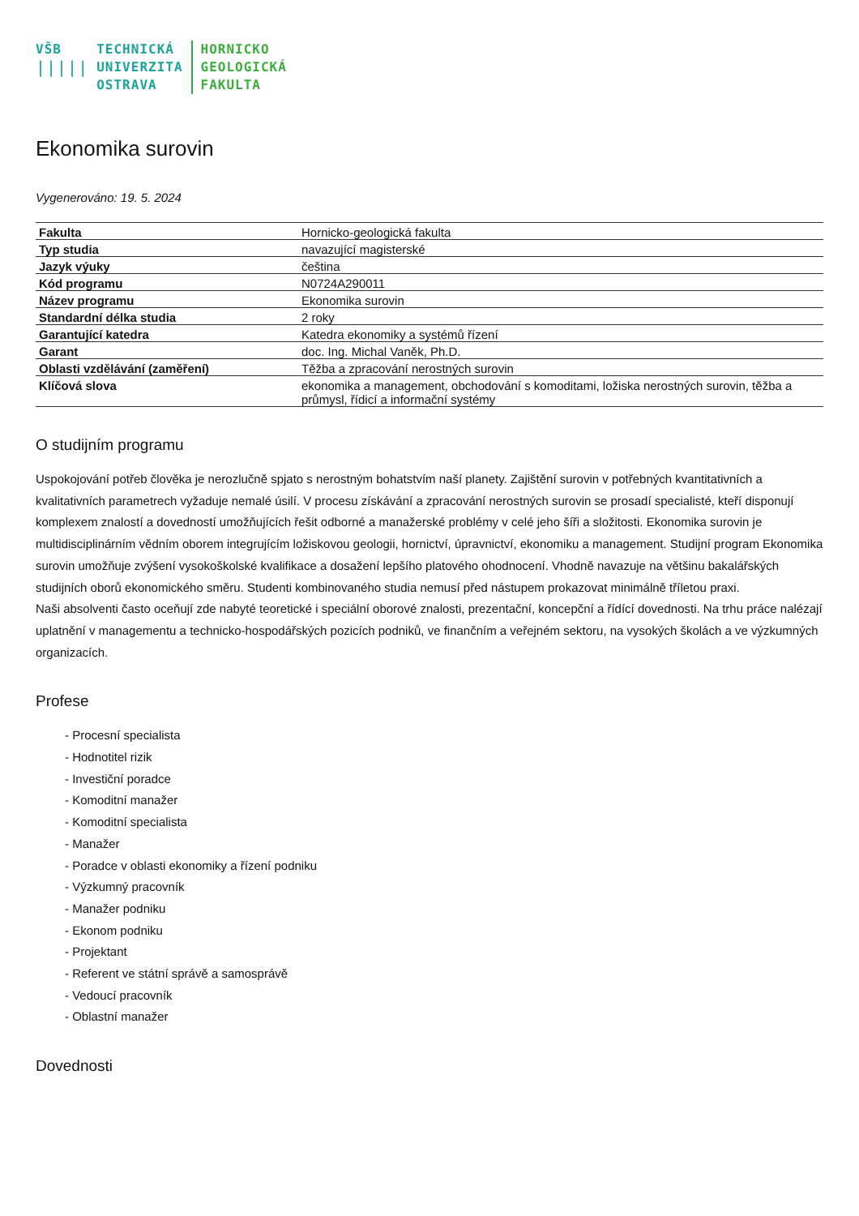VŠB
|||||
TECHNICKÁ
UNIVERZITA
OSTRAVA
HORNICKO
GEOLOGICKÁ
FAKULTA
Ekonomika surovin
Vygenerováno: 19. 5. 2024
| Fakulta | Hornicko-geologická fakulta |
| Typ studia | navazující magisterské |
| Jazyk výuky | čeština |
| Kód programu | N0724A290011 |
| Název programu | Ekonomika surovin |
| Standardní délka studia | 2 roky |
| Garantující katedra | Katedra ekonomiky a systémů řízení |
| Garant | doc. Ing. Michal Vaněk, Ph.D. |
| Oblasti vzdělávání (zaměření) | Těžba a zpracování nerostných surovin |
| Klíčová slova | ekonomika a management, obchodování s komoditami, ložiska nerostných surovin, těžba a průmysl, řídicí a informační systémy |
O studijním programu
Uspokojování potřeb člověka je nerozlučně spjato s nerostným bohatstvím naší planety. Zajištění surovin v potřebných kvantitativních a kvalitativních parametrech vyžaduje nemalé úsilí. V procesu získávání a zpracování nerostných surovin se prosadí specialisté, kteří disponují komplexem znalostí a dovedností umožňujících řešit odborné a manažerské problémy v celé jeho šíři a složitosti. Ekonomika surovin je multidisciplinárním vědním oborem integrujícím ložiskovou geologii, hornictví, úpravnictví, ekonomiku a management. Studijní program Ekonomika surovin umožňuje zvýšení vysokoškolské kvalifikace a dosažení lepšího platového ohodnocení. Vhodně navazuje na většinu bakalářských studijních oborů ekonomického směru. Studenti kombinovaného studia nemusí před nástupem prokazovat minimálně tříletou praxi.
Naši absolventi často oceňují zde nabyté teoretické i speciální oborové znalosti, prezentační, koncepční a řídící dovednosti. Na trhu práce nalézají uplatnění v managementu a technicko-hospodářských pozicích podniků, ve finančním a veřejném sektoru, na vysokých školách a ve výzkumných organizacích.
Profese
- Procesní specialista
- Hodnotitel rizik
- Investiční poradce
- Komoditní manažer
- Komoditní specialista
- Manažer
- Poradce v oblasti ekonomiky a řízení podniku
- Výzkumný pracovník
- Manažer podniku
- Ekonom podniku
- Projektant
- Referent ve státní správě a samosprávě
- Vedoucí pracovník
- Oblastní manažer
Dovednosti